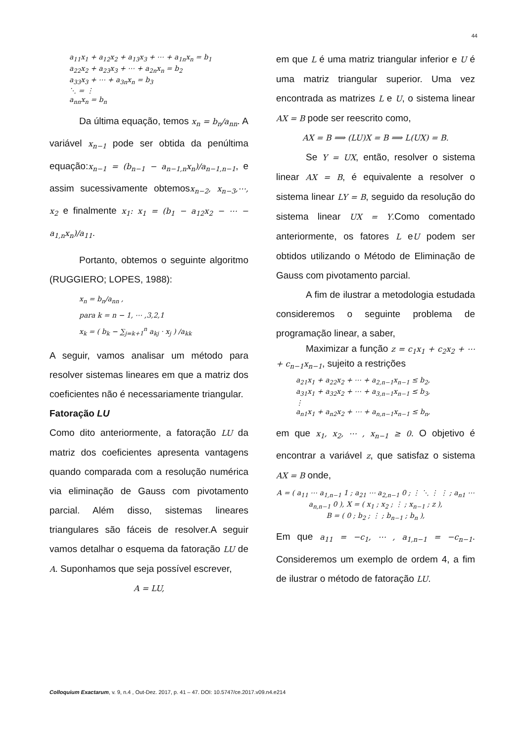44
a<sub>11</sub>x<sub>1</sub> + a<sub>12</sub>x<sub>2</sub> + a<sub>13</sub>x<sub>3</sub> + ⋯ + a<sub>1n</sub>x<sub>n</sub> = b<sub>1</sub>
a<sub>22</sub>x<sub>2</sub> + a<sub>23</sub>x<sub>3</sub> + ⋯ + a<sub>2n</sub>x<sub>n</sub> = b<sub>2</sub>
a<sub>33</sub>x<sub>3</sub> + ⋯ + a<sub>3n</sub>x<sub>n</sub> = b<sub>3</sub>
⋱ = ⋮
a<sub>nn</sub>x<sub>n</sub> = b<sub>n</sub>
Da última equação, temos x<sub>n</sub> = b<sub>n</sub>/a<sub>nn</sub>. A variável x<sub>n−1</sub> pode ser obtida da penúltima equação:x<sub>n−1</sub> = (b<sub>n−1</sub> − a<sub>n−1,n</sub>x<sub>n</sub>)/a<sub>n−1,n−1</sub>, e assim sucessivamente obtemosx<sub>n−2</sub>, x<sub>n−3</sub>,⋯, x<sub>2</sub> e finalmente x<sub>1</sub>: x<sub>1</sub> = (b<sub>1</sub> − a<sub>12</sub>x<sub>2</sub> − ⋯ − a<sub>1,n</sub>x<sub>n</sub>)/a<sub>11</sub>.
Portanto, obtemos o seguinte algoritmo (RUGGIERO; LOPES, 1988):
x<sub>n</sub> = b<sub>n</sub>/a<sub>nn</sub> ,
para k = n − 1, ⋯ ,3,2,1
x<sub>k</sub> = ( b<sub>k</sub> − ∑<sub>j=k+1</sub><sup>n</sup> a<sub>kj</sub> · x<sub>j</sub> ) /a<sub>kk</sub>
A seguir, vamos analisar um método para resolver sistemas lineares em que a matriz dos coeficientes não é necessariamente triangular.
Fatoração LU
Como dito anteriormente, a fatoração LU da matriz dos coeficientes apresenta vantagens quando comparada com a resolução numérica via eliminação de Gauss com pivotamento parcial. Além disso, sistemas lineares triangulares são fáceis de resolver.A seguir vamos detalhar o esquema da fatoração LU de A. Suponhamos que seja possível escrever,
A = LU,
em que L é uma matriz triangular inferior e U é uma matriz triangular superior. Uma vez encontrada as matrizes L e U, o sistema linear AX = B pode ser reescrito como,
AX = B ⟹ (LU)X = B ⟹ L(UX) = B.
Se Y = UX, então, resolver o sistema linear AX = B, é equivalente a resolver o sistema linear LY = B, seguido da resolução do sistema linear UX = Y.Como comentado anteriormente, os fatores L eU podem ser obtidos utilizando o Método de Eliminação de Gauss com pivotamento parcial.
A fim de ilustrar a metodologia estudada consideremos o seguinte problema de programação linear, a saber,
Maximizar a função z = c<sub>1</sub>x<sub>1</sub> + c<sub>2</sub>x<sub>2</sub> + ⋯ + c<sub>n−1</sub>x<sub>n−1</sub>, sujeito a restrições
a<sub>21</sub>x<sub>1</sub> + a<sub>22</sub>x<sub>2</sub> + ⋯ + a<sub>2,n−1</sub>x<sub>n−1</sub> ≤ b<sub>2</sub>,
a<sub>31</sub>x<sub>1</sub> + a<sub>32</sub>x<sub>2</sub> + ⋯ + a<sub>3,n−1</sub>x<sub>n−1</sub> ≤ b<sub>3</sub>,
⋮
a<sub>n1</sub>x<sub>1</sub> + a<sub>n2</sub>x<sub>2</sub> + ⋯ + a<sub>n,n−1</sub>x<sub>n−1</sub> ≤ b<sub>n</sub>,
em que x<sub>1</sub>, x<sub>2</sub>, ⋯ , x<sub>n−1</sub> ≥ 0. O objetivo é encontrar a variável z, que satisfaz o sistema AX = B onde,
A = ( a<sub>11</sub> ⋯ a<sub>1,n−1</sub> 1 ; a<sub>21</sub> ⋯ a<sub>2,n−1</sub> 0 ; ⋮ ⋱ ⋮ ⋮ ; a<sub>n1</sub> ⋯ a<sub>n,n−1</sub> 0 ), X = ( x<sub>1</sub> ; x<sub>2</sub> ; ⋮ ; x<sub>n−1</sub> ; z ),
B = ( 0 ; b<sub>2</sub> ; ⋮ ; b<sub>n−1</sub> ; b<sub>n</sub> ),
Em que a<sub>11</sub> = −c<sub>1</sub>, ⋯ , a<sub>1,n−1</sub> = −c<sub>n−1</sub>. Consideremos um exemplo de ordem 4, a fim de ilustrar o método de fatoração LU.
Colloquium Exactarum, v. 9, n.4 , Out-Dez. 2017, p. 41 – 47. DOI: 10.5747/ce.2017.v09.n4.e214